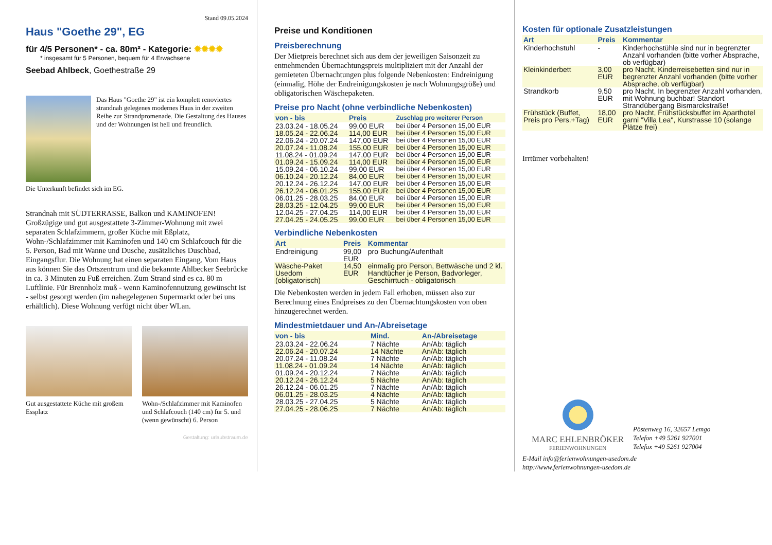Stand 09.05.2024
Haus "Goethe 29", EG
für 4/5 Personen* - ca. 80m² - Kategorie: ✹✹✹✹
* insgesamt für 5 Personen, bequem für 4 Erwachsene
Seebad Ahlbeck, Goethestraße 29
Das Haus "Goethe 29" ist ein komplett renoviertes strandnah gelegenes modernes Haus in der zweiten Reihe zur Strandpromenade. Die Gestaltung des Hauses und der Wohnungen ist hell und freundlich.
Die Unterkunft befindet sich im EG.
Strandnah mit SÜDTERRASSE, Balkon und KAMINOFEN! Großzügige und gut ausgestattete 3-Zimmer-Wohnung mit zwei separaten Schlafzimmern, großer Küche mit Eßplatz, Wohn-/Schlafzimmer mit Kaminofen und 140 cm Schlafcouch für die 5. Person, Bad mit Wanne und Dusche, zusätzliches Duschbad, Eingangsflur. Die Wohnung hat einen separaten Eingang. Vom Haus aus können Sie das Ortszentrum und die bekannte Ahlbecker Seebrücke in ca. 3 Minuten zu Fuß erreichen. Zum Strand sind es ca. 80 m Luftlinie. Für Brennholz muß - wenn Kaminofennutzung gewünscht ist - selbst gesorgt werden (im nahegelegenen Supermarkt oder bei uns erhältlich). Diese Wohnung verfügt nicht über WLan.
Gut ausgestattete Küche mit großem Essplatz
Wohn-/Schlafzimmer mit Kaminofen und Schlafcouch (140 cm) für 5. und (wenn gewünscht) 6. Person
Gestaltung: urlaubstraum.de
Preise und Konditionen
Preisberechnung
Der Mietpreis berechnet sich aus dem der jeweiligen Saisonzeit zu entnehmenden Übernachtungspreis multipliziert mit der Anzahl der gemieteten Übernachtungen plus folgende Nebenkosten: Endreinigung (einmalig, Höhe der Endreinigungskosten je nach Wohnungsgröße) und obligatorischen Wäschepaketen.
Preise pro Nacht (ohne verbindliche Nebenkosten)
| von - bis | Preis | Zuschlag pro weiterer Person |
| --- | --- | --- |
| 23.03.24 - 18.05.24 | 99,00 EUR | bei über 4 Personen 15,00 EUR |
| 18.05.24 - 22.06.24 | 114,00 EUR | bei über 4 Personen 15,00 EUR |
| 22.06.24 - 20.07.24 | 147,00 EUR | bei über 4 Personen 15,00 EUR |
| 20.07.24 - 11.08.24 | 155,00 EUR | bei über 4 Personen 15,00 EUR |
| 11.08.24 - 01.09.24 | 147,00 EUR | bei über 4 Personen 15,00 EUR |
| 01.09.24 - 15.09.24 | 114,00 EUR | bei über 4 Personen 15,00 EUR |
| 15.09.24 - 06.10.24 | 99,00 EUR | bei über 4 Personen 15,00 EUR |
| 06.10.24 - 20.12.24 | 84,00 EUR | bei über 4 Personen 15,00 EUR |
| 20.12.24 - 26.12.24 | 147,00 EUR | bei über 4 Personen 15,00 EUR |
| 26.12.24 - 06.01.25 | 155,00 EUR | bei über 4 Personen 15,00 EUR |
| 06.01.25 - 28.03.25 | 84,00 EUR | bei über 4 Personen 15,00 EUR |
| 28.03.25 - 12.04.25 | 99,00 EUR | bei über 4 Personen 15,00 EUR |
| 12.04.25 - 27.04.25 | 114,00 EUR | bei über 4 Personen 15,00 EUR |
| 27.04.25 - 24.05.25 | 99,00 EUR | bei über 4 Personen 15,00 EUR |
Verbindliche Nebenkosten
| Art | Preis | Kommentar |
| --- | --- | --- |
| Endreinigung | 99,00 EUR | pro Buchung/Aufenthalt |
| Wäsche-Paket Usedom (obligatorisch) | 14,50 EUR | einmalig pro Person, Bettwäsche und 2 kl. Handtücher je Person, Badvorleger, Geschirrtuch - obligatorisch |
Die Nebenkosten werden in jedem Fall erhoben, müssen also zur Berechnung eines Endpreises zu den Übernachtungskosten von oben hinzugerechnet werden.
Mindestmietdauer und An-/Abreisetage
| von - bis | Mind. | An-/Abreisetage |
| --- | --- | --- |
| 23.03.24 - 22.06.24 | 7 Nächte | An/Ab: täglich |
| 22.06.24 - 20.07.24 | 14 Nächte | An/Ab: täglich |
| 20.07.24 - 11.08.24 | 7 Nächte | An/Ab: täglich |
| 11.08.24 - 01.09.24 | 14 Nächte | An/Ab: täglich |
| 01.09.24 - 20.12.24 | 7 Nächte | An/Ab: täglich |
| 20.12.24 - 26.12.24 | 5 Nächte | An/Ab: täglich |
| 26.12.24 - 06.01.25 | 7 Nächte | An/Ab: täglich |
| 06.01.25 - 28.03.25 | 4 Nächte | An/Ab: täglich |
| 28.03.25 - 27.04.25 | 5 Nächte | An/Ab: täglich |
| 27.04.25 - 28.06.25 | 7 Nächte | An/Ab: täglich |
Kosten für optionale Zusatzleistungen
| Art | Preis | Kommentar |
| --- | --- | --- |
| Kinderhochstuhl | - | Kinderhochstühle sind nur in begrenzter Anzahl vorhanden (bitte vorher Absprache, ob verfügbar) |
| Kleinkinderbett | 3,00 EUR | pro Nacht, Kinderreisebetten sind nur in begrenzter Anzahl vorhanden (bitte vorher Absprache, ob verfügbar) |
| Strandkorb | 9,50 EUR | pro Nacht, In begrenzter Anzahl vorhanden, mit Wohnung buchbar! Standort Strandübergang Bismarckstraße! |
| Frühstück (Buffet, Preis pro Pers.+Tag) | 18,00 EUR | pro Nacht, Frühstücksbuffet im Aparthotel garni "Villa Lea", Kurstrasse 10 (solange Plätze frei) |
Irrtümer vorbehalten!
MARC EHLENBRÖKER
FERIENWOHNUNGEN
Pöstenweg 16, 32657 Lemgo
Telefon +49 5261 927001
Telefax +49 5261 927004
E-Mail info@ferienwohnungen-usedom.de
http://www.ferienwohnungen-usedom.de